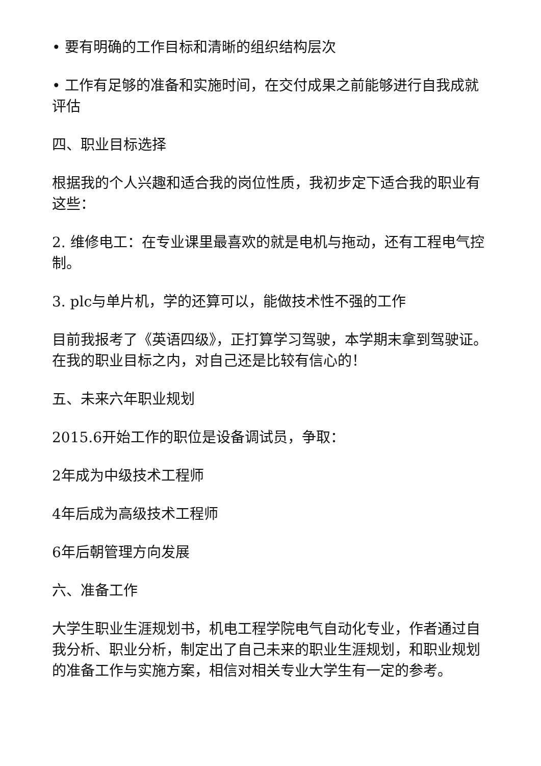• 要有明确的工作目标和清晰的组织结构层次
• 工作有足够的准备和实施时间，在交付成果之前能够进行自我成就评估
四、职业目标选择
根据我的个人兴趣和适合我的岗位性质，我初步定下适合我的职业有这些：
2. 维修电工：在专业课里最喜欢的就是电机与拖动，还有工程电气控制。
3. plc与单片机，学的还算可以，能做技术性不强的工作
目前我报考了《英语四级》，正打算学习驾驶，本学期末拿到驾驶证。在我的职业目标之内，对自己还是比较有信心的！
五、未来六年职业规划
2015.6开始工作的职位是设备调试员，争取：
2年成为中级技术工程师
4年后成为高级技术工程师
6年后朝管理方向发展
六、准备工作
大学生职业生涯规划书，机电工程学院电气自动化专业，作者通过自我分析、职业分析，制定出了自己未来的职业生涯规划，和职业规划的准备工作与实施方案，相信对相关专业大学生有一定的参考。